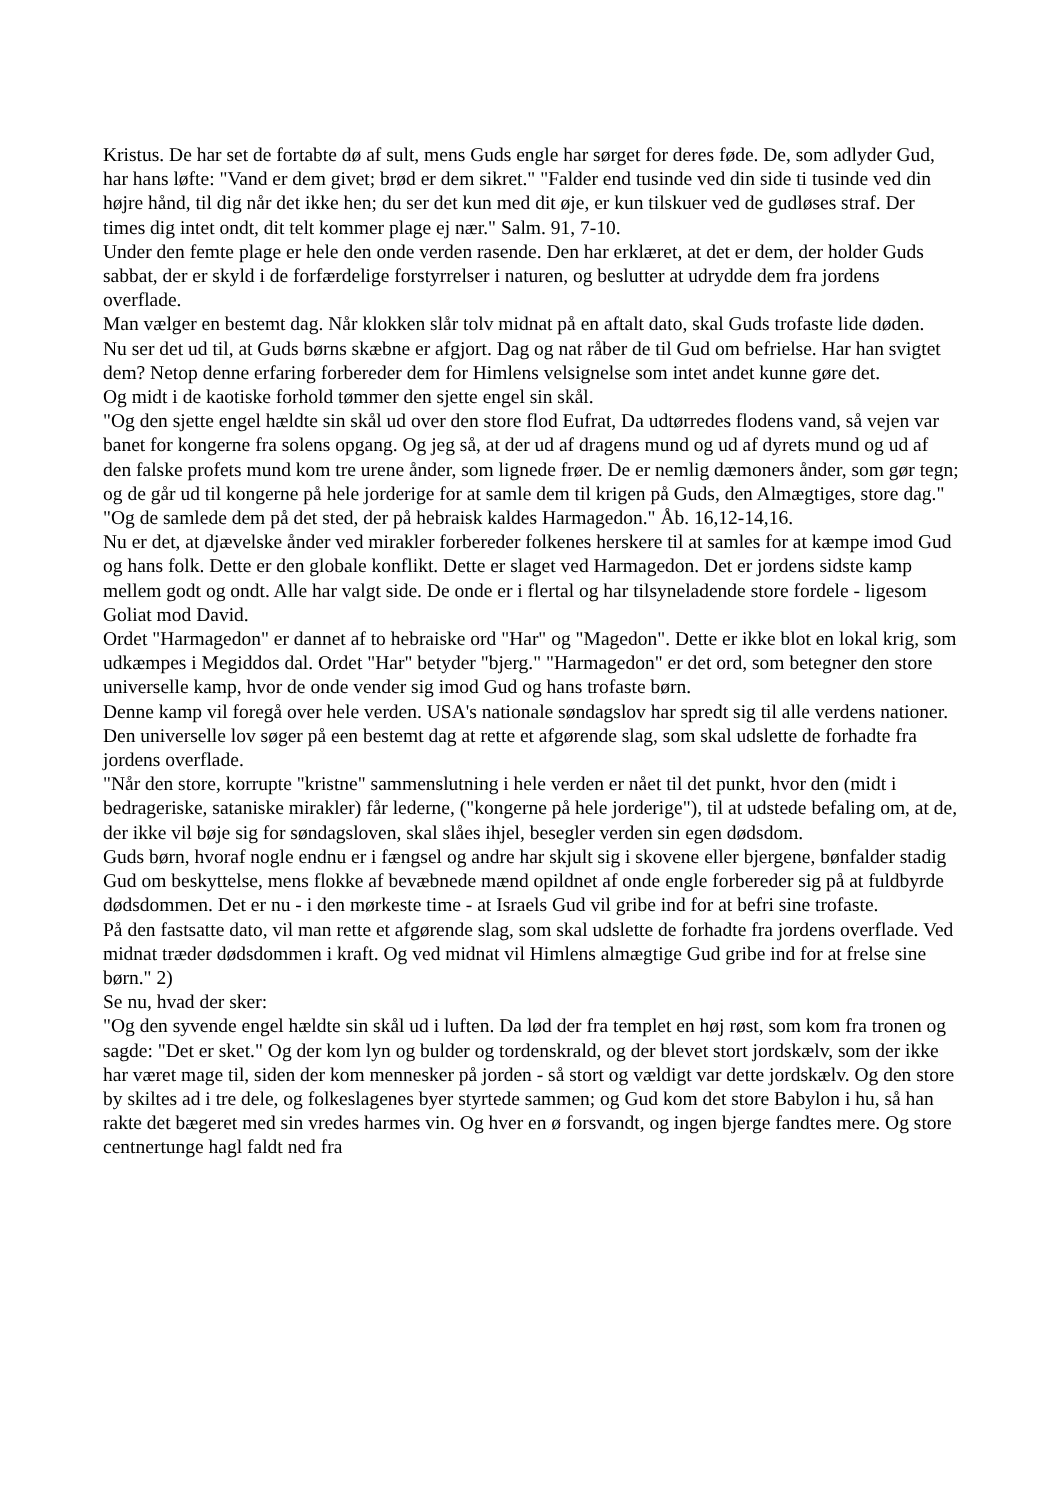Kristus. De har set de fortabte dø af sult, mens Guds engle har sørget for deres føde. De, som adlyder Gud, har hans løfte: "Vand er dem givet; brød er dem sikret." "Falder end tusinde ved din side ti tusinde ved din højre hånd, til dig når det ikke hen; du ser det kun med dit øje, er kun tilskuer ved de gudløses straf. Der times dig intet ondt, dit telt kommer plage ej nær." Salm. 91, 7-10.
Under den femte plage er hele den onde verden rasende. Den har erklæret, at det er dem, der holder Guds sabbat, der er skyld i de forfærdelige forstyrrelser i naturen, og beslutter at udrydde dem fra jordens overflade.
Man vælger en bestemt dag. Når klokken slår tolv midnat på en aftalt dato, skal Guds trofaste lide døden.
Nu ser det ud til, at Guds børns skæbne er afgjort. Dag og nat råber de til Gud om befrielse. Har han svigtet dem? Netop denne erfaring forbereder dem for Himlens velsignelse som intet andet kunne gøre det.
Og midt i de kaotiske forhold tømmer den sjette engel sin skål.
"Og den sjette engel hældte sin skål ud over den store flod Eufrat, Da udtørredes flodens vand, så vejen var banet for kongerne fra solens opgang. Og jeg så, at der ud af dragens mund og ud af dyrets mund og ud af den falske profets mund kom tre urene ånder, som lignede frøer. De er nemlig dæmoners ånder, som gør tegn; og de går ud til kongerne på hele jorderige for at samle dem til krigen på Guds, den Almægtiges, store dag." "Og de samlede dem på det sted, der på hebraisk kaldes Harmagedon." Åb. 16,12-14,16.
Nu er det, at djævelske ånder ved mirakler forbereder folkenes herskere til at samles for at kæmpe imod Gud og hans folk. Dette er den globale konflikt. Dette er slaget ved Harmagedon. Det er jordens sidste kamp mellem godt og ondt. Alle har valgt side. De onde er i flertal og har tilsyneladende store fordele - ligesom Goliat mod David.
Ordet "Harmagedon" er dannet af to hebraiske ord "Har" og "Magedon". Dette er ikke blot en lokal krig, som udkæmpes i Megiddos dal. Ordet "Har" betyder "bjerg." "Harmagedon" er det ord, som betegner den store universelle kamp, hvor de onde vender sig imod Gud og hans trofaste børn.
Denne kamp vil foregå over hele verden. USA's nationale søndagslov har spredt sig til alle verdens nationer. Den universelle lov søger på een bestemt dag at rette et afgørende slag, som skal udslette de forhadte fra jordens overflade.
"Når den store, korrupte "kristne" sammenslutning i hele verden er nået til det punkt, hvor den (midt i bedrageriske, sataniske mirakler) får lederne, ("kongerne på hele jorderige"), til at udstede befaling om, at de, der ikke vil bøje sig for søndagsloven, skal slåes ihjel, besegler verden sin egen dødsdom.
Guds børn, hvoraf nogle endnu er i fængsel og andre har skjult sig i skovene eller bjergene, bønfalder stadig Gud om beskyttelse, mens flokke af bevæbnede mænd opildnet af onde engle forbereder sig på at fuldbyrde dødsdommen. Det er nu - i den mørkeste time - at Israels Gud vil gribe ind for at befri sine trofaste.
På den fastsatte dato, vil man rette et afgørende slag, som skal udslette de forhadte fra jordens overflade. Ved midnat træder dødsdommen i kraft. Og ved midnat vil Himlens almægtige Gud gribe ind for at frelse sine børn." 2)
Se nu, hvad der sker:
"Og den syvende engel hældte sin skål ud i luften. Da lød der fra templet en høj røst, som kom fra tronen og sagde: "Det er sket." Og der kom lyn og bulder og tordenskrald, og der blevet stort jordskælv, som der ikke har været mage til, siden der kom mennesker på jorden - så stort og vældigt var dette jordskælv. Og den store by skiltes ad i tre dele, og folkeslagenes byer styrtede sammen; og Gud kom det store Babylon i hu, så han rakte det bægeret med sin vredes harmes vin. Og hver en ø forsvandt, og ingen bjerge fandtes mere. Og store centnertunge hagl faldt ned fra